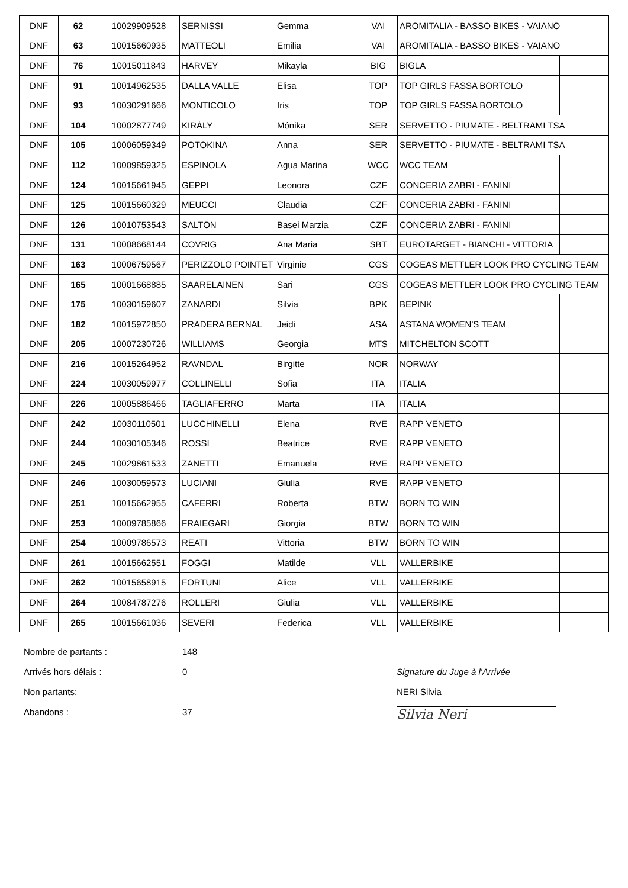| DNF | 62 | 10029909528 | SERNISSI | Gemma | VAI | AROMITALIA - BASSO BIKES - VAIANO | |
| DNF | 63 | 10015660935 | MATTEOLI | Emilia | VAI | AROMITALIA - BASSO BIKES - VAIANO | |
| DNF | 76 | 10015011843 | HARVEY | Mikayla | BIG | BIGLA | |
| DNF | 91 | 10014962535 | DALLA VALLE | Elisa | TOP | TOP GIRLS FASSA BORTOLO | |
| DNF | 93 | 10030291666 | MONTICOLO | Iris | TOP | TOP GIRLS FASSA BORTOLO | |
| DNF | 104 | 10002877749 | KIRÁLY | Mónika | SER | SERVETTO - PIUMATE - BELTRAMI TSA | |
| DNF | 105 | 10006059349 | POTOKINA | Anna | SER | SERVETTO - PIUMATE - BELTRAMI TSA | |
| DNF | 112 | 10009859325 | ESPINOLA | Agua Marina | WCC | WCC TEAM | |
| DNF | 124 | 10015661945 | GEPPI | Leonora | CZF | CONCERIA ZABRI - FANINI | |
| DNF | 125 | 10015660329 | MEUCCI | Claudia | CZF | CONCERIA ZABRI - FANINI | |
| DNF | 126 | 10010753543 | SALTON | Basei Marzia | CZF | CONCERIA ZABRI - FANINI | |
| DNF | 131 | 10008668144 | COVRIG | Ana Maria | SBT | EUROTARGET - BIANCHI - VITTORIA | |
| DNF | 163 | 10006759567 | PERIZZOLO POINTET | Virginie | CGS | COGEAS METTLER LOOK PRO CYCLING TEAM | |
| DNF | 165 | 10001668885 | SAARELAINEN | Sari | CGS | COGEAS METTLER LOOK PRO CYCLING TEAM | |
| DNF | 175 | 10030159607 | ZANARDI | Silvia | BPK | BEPINK | |
| DNF | 182 | 10015972850 | PRADERA BERNAL | Jeidi | ASA | ASTANA WOMEN'S TEAM | |
| DNF | 205 | 10007230726 | WILLIAMS | Georgia | MTS | MITCHELTON SCOTT | |
| DNF | 216 | 10015264952 | RAVNDAL | Birgitte | NOR | NORWAY | |
| DNF | 224 | 10030059977 | COLLINELLI | Sofia | ITA | ITALIA | |
| DNF | 226 | 10005886466 | TAGLIAFERRO | Marta | ITA | ITALIA | |
| DNF | 242 | 10030110501 | LUCCHINELLI | Elena | RVE | RAPP VENETO | |
| DNF | 244 | 10030105346 | ROSSI | Beatrice | RVE | RAPP VENETO | |
| DNF | 245 | 10029861533 | ZANETTI | Emanuela | RVE | RAPP VENETO | |
| DNF | 246 | 10030059573 | LUCIANI | Giulia | RVE | RAPP VENETO | |
| DNF | 251 | 10015662955 | CAFERRI | Roberta | BTW | BORN TO WIN | |
| DNF | 253 | 10009785866 | FRAIEGARI | Giorgia | BTW | BORN TO WIN | |
| DNF | 254 | 10009786573 | REATI | Vittoria | BTW | BORN TO WIN | |
| DNF | 261 | 10015662551 | FOGGI | Matilde | VLL | VALLERBIKE | |
| DNF | 262 | 10015658915 | FORTUNI | Alice | VLL | VALLERBIKE | |
| DNF | 264 | 10084787276 | ROLLERI | Giulia | VLL | VALLERBIKE | |
| DNF | 265 | 10015661036 | SEVERI | Federica | VLL | VALLERBIKE | |
Nombre de partants : 148
Arrivés hors délais : 0
Non partants:
Abandons : 37
Signature du Juge à l'Arrivée
NERI Silvia
Silvia Neri